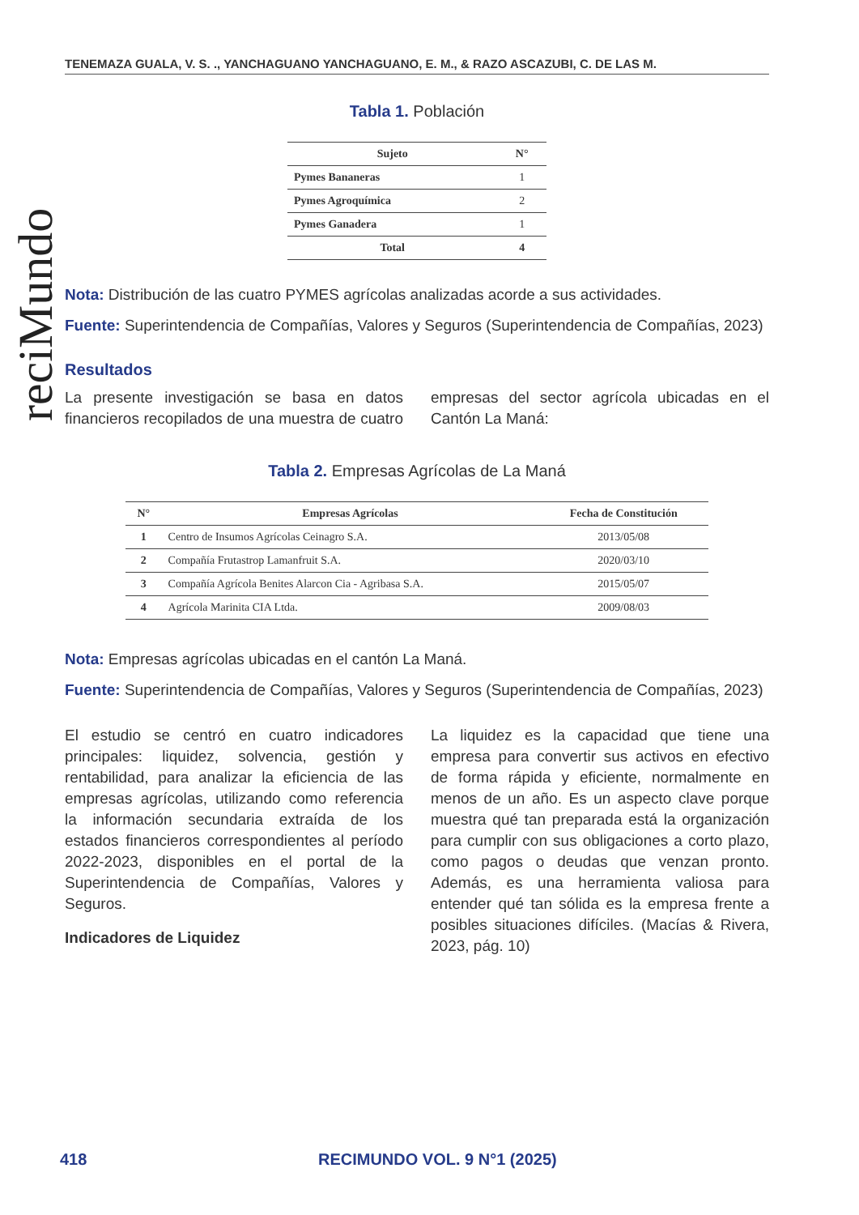reciMundo
TENEMAZA GUALA, V. S. ., YANCHAGUANO YANCHAGUANO, E. M., & RAZO ASCAZUBI, C. DE LAS M.
Tabla 1. Población
| Sujeto | N° |
| --- | --- |
| Pymes Bananeras | 1 |
| Pymes Agroquímica | 2 |
| Pymes Ganadera | 1 |
| Total | 4 |
Nota: Distribución de las cuatro PYMES agrícolas analizadas acorde a sus actividades.
Fuente: Superintendencia de Compañías, Valores y Seguros (Superintendencia de Compañías, 2023)
Resultados
La presente investigación se basa en datos financieros recopilados de una muestra de cuatro empresas del sector agrícola ubicadas en el Cantón La Maná:
Tabla 2. Empresas Agrícolas de La Maná
| N° | Empresas Agrícolas | Fecha de Constitución |
| --- | --- | --- |
| 1 | Centro de Insumos Agrícolas Ceinagro S.A. | 2013/05/08 |
| 2 | Compañía Frutastrop Lamanfruit S.A. | 2020/03/10 |
| 3 | Compañía Agrícola Benites Alarcon Cia - Agribasa S.A. | 2015/05/07 |
| 4 | Agrícola Marinita CIA Ltda. | 2009/08/03 |
Nota: Empresas agrícolas ubicadas en el cantón La Maná.
Fuente: Superintendencia de Compañías, Valores y Seguros (Superintendencia de Compañías, 2023)
El estudio se centró en cuatro indicadores principales: liquidez, solvencia, gestión y rentabilidad, para analizar la eficiencia de las empresas agrícolas, utilizando como referencia la información secundaria extraída de los estados financieros correspondientes al período 2022-2023, disponibles en el portal de la Superintendencia de Compañías, Valores y Seguros.
Indicadores de Liquidez
La liquidez es la capacidad que tiene una empresa para convertir sus activos en efectivo de forma rápida y eficiente, normalmente en menos de un año. Es un aspecto clave porque muestra qué tan preparada está la organización para cumplir con sus obligaciones a corto plazo, como pagos o deudas que venzan pronto. Además, es una herramienta valiosa para entender qué tan sólida es la empresa frente a posibles situaciones difíciles. (Macías & Rivera, 2023, pág. 10)
418 RECIMUNDO VOL. 9 N°1 (2025)